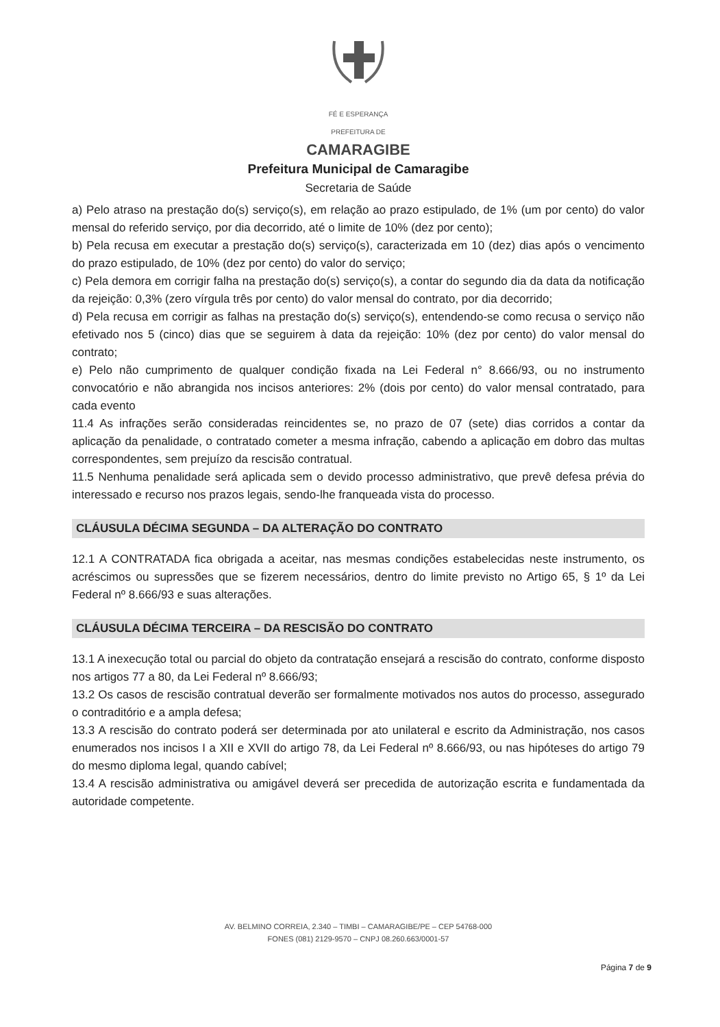FÉ E ESPERANÇA
PREFEITURA DE
CAMARAGIBE
Prefeitura Municipal de Camaragibe
Secretaria de Saúde
a) Pelo atraso na prestação do(s) serviço(s), em relação ao prazo estipulado, de 1% (um por cento) do valor mensal do referido serviço, por dia decorrido, até o limite de 10% (dez por cento);
b) Pela recusa em executar a prestação do(s) serviço(s), caracterizada em 10 (dez) dias após o vencimento do prazo estipulado, de 10% (dez por cento) do valor do serviço;
c) Pela demora em corrigir falha na prestação do(s) serviço(s), a contar do segundo dia da data da notificação da rejeição: 0,3% (zero vírgula três por cento) do valor mensal do contrato, por dia decorrido;
d) Pela recusa em corrigir as falhas na prestação do(s) serviço(s), entendendo-se como recusa o serviço não efetivado nos 5 (cinco) dias que se seguirem à data da rejeição: 10% (dez por cento) do valor mensal do contrato;
e) Pelo não cumprimento de qualquer condição fixada na Lei Federal n° 8.666/93, ou no instrumento convocatório e não abrangida nos incisos anteriores: 2% (dois por cento) do valor mensal contratado, para cada evento
11.4 As infrações serão consideradas reincidentes se, no prazo de 07 (sete) dias corridos a contar da aplicação da penalidade, o contratado cometer a mesma infração, cabendo a aplicação em dobro das multas correspondentes, sem prejuízo da rescisão contratual.
11.5 Nenhuma penalidade será aplicada sem o devido processo administrativo, que prevê defesa prévia do interessado e recurso nos prazos legais, sendo-lhe franqueada vista do processo.
CLÁUSULA DÉCIMA SEGUNDA – DA ALTERAÇÃO DO CONTRATO
12.1 A CONTRATADA fica obrigada a aceitar, nas mesmas condições estabelecidas neste instrumento, os acréscimos ou supressões que se fizerem necessários, dentro do limite previsto no Artigo 65, § 1º da Lei Federal nº 8.666/93 e suas alterações.
CLÁUSULA DÉCIMA TERCEIRA – DA RESCISÃO DO CONTRATO
13.1 A inexecução total ou parcial do objeto da contratação ensejará a rescisão do contrato, conforme disposto nos artigos 77 a 80, da Lei Federal nº 8.666/93;
13.2 Os casos de rescisão contratual deverão ser formalmente motivados nos autos do processo, assegurado o contraditório e a ampla defesa;
13.3 A rescisão do contrato poderá ser determinada por ato unilateral e escrito da Administração, nos casos enumerados nos incisos I a XII e XVII do artigo 78, da Lei Federal nº 8.666/93, ou nas hipóteses do artigo 79 do mesmo diploma legal, quando cabível;
13.4 A rescisão administrativa ou amigável deverá ser precedida de autorização escrita e fundamentada da autoridade competente.
AV. BELMINO CORREIA, 2.340 – TIMBI – CAMARAGIBE/PE – CEP 54768-000
FONES (081) 2129-9570 – CNPJ 08.260.663/0001-57
Página 7 de 9